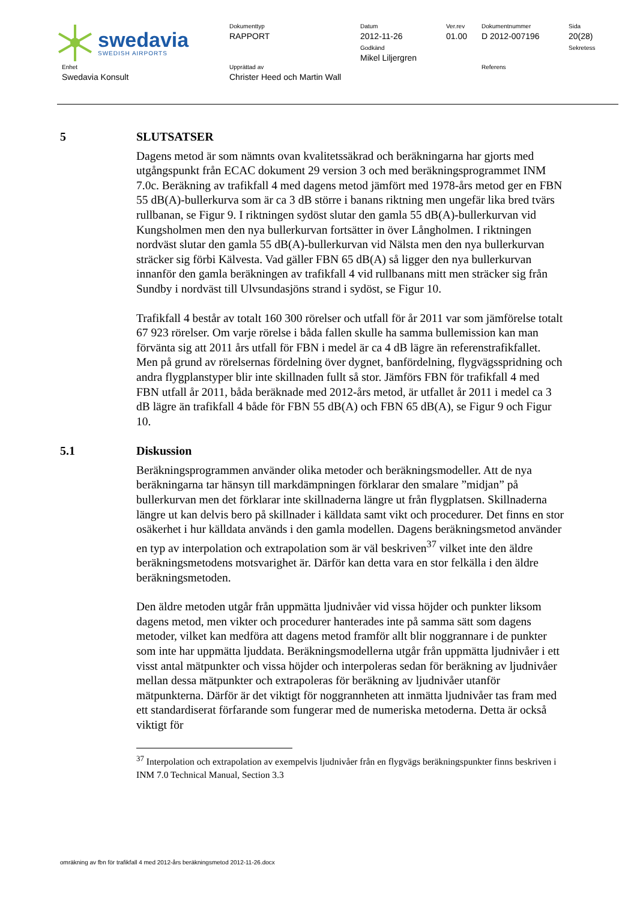swedavia
SWEDISH AIRPORTS
Dokumenttyp
RAPPORT
Datum
2012-11-26
Godkänd
Mikel Liljergren
Ver.rev
01.00
Dokumentnummer
D 2012-007196
Sida
20(28)
Sekretess
Enhet
Swedavia Konsult
Upprättad av
Christer Heed och Martin Wall
Referens
5 SLUTSATSER
Dagens metod är som nämnts ovan kvalitetssäkrad och beräkningarna har gjorts med utgångspunkt från ECAC dokument 29 version 3 och med beräkningsprogrammet INM 7.0c. Beräkning av trafikfall 4 med dagens metod jämfört med 1978-års metod ger en FBN 55 dB(A)-bullerkurva som är ca 3 dB större i banans riktning men ungefär lika bred tvärs rullbanan, se Figur 9. I riktningen sydöst slutar den gamla 55 dB(A)-bullerkurvan vid Kungsholmen men den nya bullerkurvan fortsätter in över Långholmen. I riktningen nordväst slutar den gamla 55 dB(A)-bullerkurvan vid Nälsta men den nya bullerkurvan sträcker sig förbi Kälvesta. Vad gäller FBN 65 dB(A) så ligger den nya bullerkurvan innanför den gamla beräkningen av trafikfall 4 vid rullbanans mitt men sträcker sig från Sundby i nordväst till Ulvsundasjöns strand i sydöst, se Figur 10.
Trafikfall 4 består av totalt 160 300 rörelser och utfall för år 2011 var som jämförelse totalt 67 923 rörelser. Om varje rörelse i båda fallen skulle ha samma bullemission kan man förvänta sig att 2011 års utfall för FBN i medel är ca 4 dB lägre än referenstrafikfallet. Men på grund av rörelsernas fördelning över dygnet, banfördelning, flygvägsspridning och andra flygplanstyper blir inte skillnaden fullt så stor. Jämförs FBN för trafikfall 4 med FBN utfall år 2011, båda beräknade med 2012-års metod, är utfallet år 2011 i medel ca 3 dB lägre än trafikfall 4 både för FBN 55 dB(A) och FBN 65 dB(A), se Figur 9 och Figur 10.
5.1 Diskussion
Beräkningsprogrammen använder olika metoder och beräkningsmodeller. Att de nya beräkningarna tar hänsyn till markdämpningen förklarar den smalare ”midjan” på bullerkurvan men det förklarar inte skillnaderna längre ut från flygplatsen. Skillnaderna längre ut kan delvis bero på skillnader i källdata samt vikt och procedurer. Det finns en stor osäkerhet i hur källdata används i den gamla modellen. Dagens beräkningsmetod använder en typ av interpolation och extrapolation som är väl beskriven<sup>37</sup> vilket inte den äldre beräkningsmetodens motsvarighet är. Därför kan detta vara en stor felkälla i den äldre beräkningsmetoden.
Den äldre metoden utgår från uppmätta ljudnivåer vid vissa höjder och punkter liksom dagens metod, men vikter och procedurer hanterades inte på samma sätt som dagens metoder, vilket kan medföra att dagens metod framför allt blir noggrannare i de punkter som inte har uppmätta ljuddata. Beräkningsmodellerna utgår från uppmätta ljudnivåer i ett visst antal mätpunkter och vissa höjder och interpoleras sedan för beräkning av ljudnivåer mellan dessa mätpunkter och extrapoleras för beräkning av ljudnivåer utanför mätpunkterna. Därför är det viktigt för noggrannheten att inmätta ljudnivåer tas fram med ett standardiserat förfarande som fungerar med de numeriska metoderna. Detta är också viktigt för
<sup>37</sup> Interpolation och extrapolation av exempelvis ljudnivåer från en flygvägs beräkningspunkter finns beskriven i INM 7.0 Technical Manual, Section 3.3
omräkning av fbn för trafikfall 4 med 2012-års beräkningsmetod 2012-11-26.docx